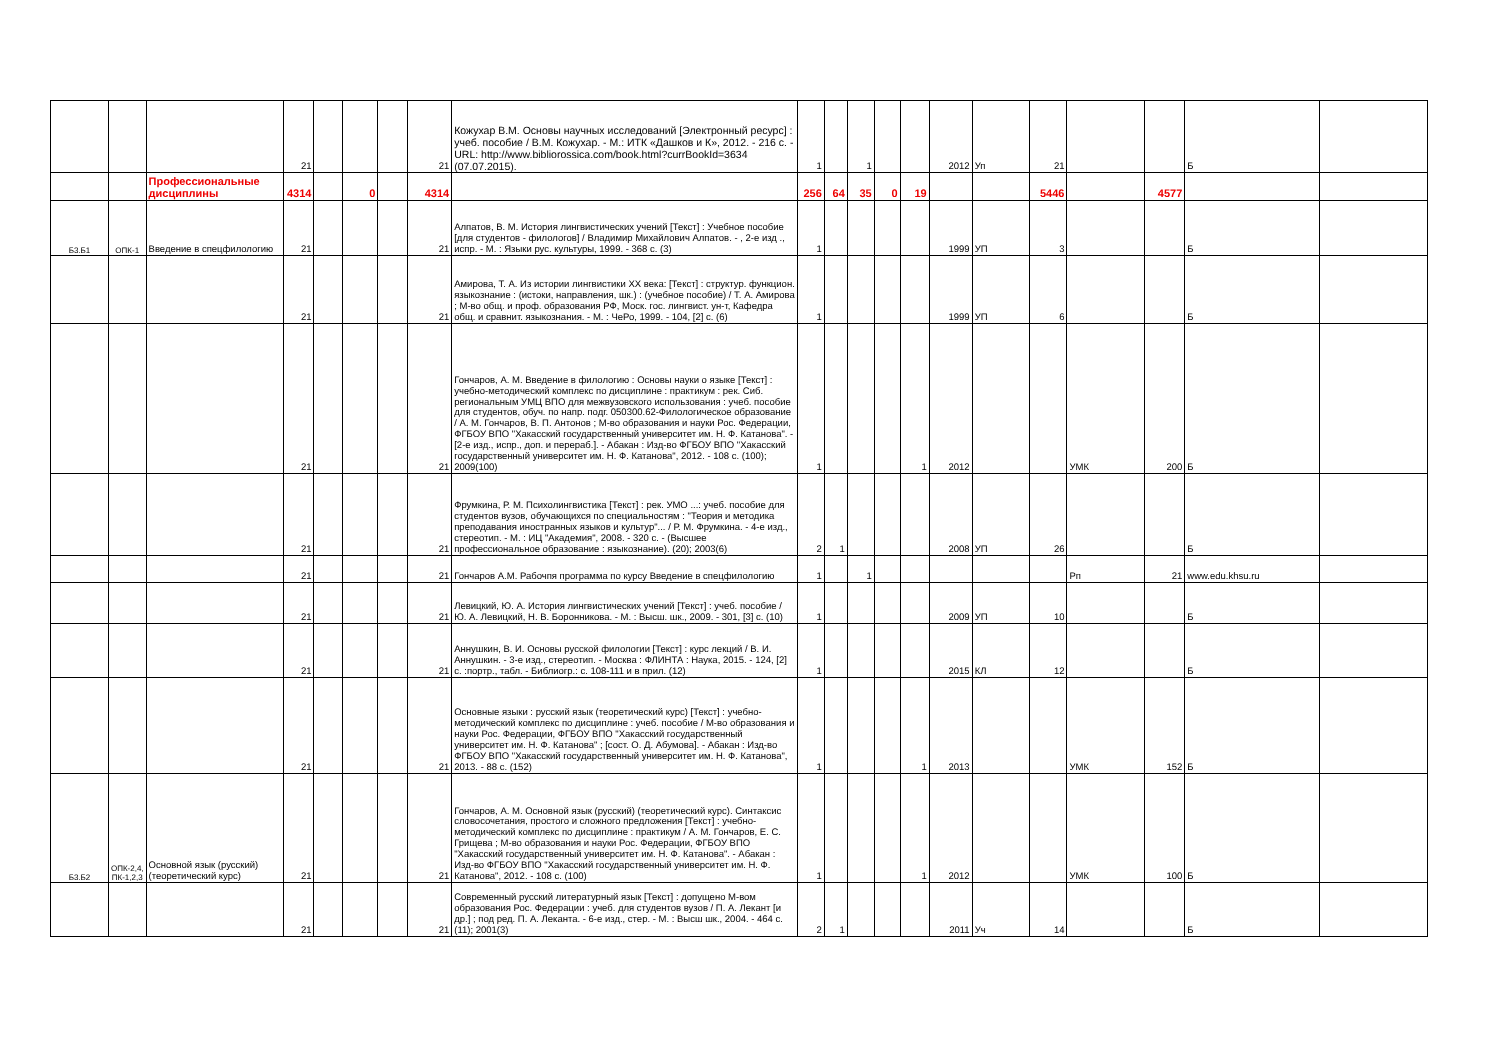| | | | 21 | | | | 21 | Кожухар В.М. Основы научных исследований [Электронный ресурс] : учеб. пособие / В.М. Кожухар. - М.: ИТК «Дашков и К», 2012. - 216 с. - URL: http://www.bibliorossica.com/book.html?currBookId=3634 (07.07.2015). | 1 | | 1 | | | 2012 | Уп | 21 | | | Б | |
| | | Профессиональные дисциплины | 4314 | | 0 | | 4314 | | 256 | 64 | 35 | 0 | 19 | | | 5446 | | 4577 | | |
| Б3.Б1 | ОПК-1 | Введение в спецфилологию | 21 | | | | 21 | Алпатов, В. М. История лингвистических учений [Текст] : Учебное пособие [для студентов - филологов] / Владимир Михайлович Алпатов. - , 2-е изд ., испр. - М. : Языки рус. культуры, 1999. - 368 с. (3) | 1 | | | | | 1999 | УП | 3 | | | Б | |
| | | | 21 | | | | 21 | Амирова, Т. А. Из истории лингвистики XX века: [Текст] : структур. функцион. языкознание : (истоки, направления, шк.) : (учебное пособие) / Т. А. Амирова ; М-во общ. и проф. образования РФ, Моск. гос. лингвист. ун-т, Кафедра общ. и сравнит. языкознания. - М. : ЧеРо, 1999. - 104, [2] с. (6) | 1 | | | | | 1999 | УП | 6 | | | Б | |
| | | | 21 | | | | 21 | Гончаров, А. М. Введение в филологию : Основы науки о языке [Текст] : учебно-методический комплекс по дисциплине : практикум : рек. Сиб. региональным УМЦ ВПО для межвузовского использования : учеб. пособие для студентов, обуч. по напр. подг. 050300.62-Филологическое образование / А. М. Гончаров, В. П. Антонов ; М-во образования и науки Рос. Федерации, ФГБОУ ВПО "Хакасский государственный университет им. Н. Ф. Катанова". - [2-е изд., испр., доп. и перераб.]. - Абакан : Изд-во ФГБОУ ВПО "Хакасский государственный университет им. Н. Ф. Катанова", 2012. - 108 с. (100); 2009(100) | 1 | | | | 1 | 2012 | | | УМК | 200 | Б | |
| | | | 21 | | | | 21 | Фрумкина, Р. М. Психолингвистика [Текст] : рек. УМО ...: учеб. пособие для студентов вузов, обучающихся по специальностям : "Теория и методика преподавания иностранных языков и культур"... / Р. М. Фрумкина. - 4-е изд., стереотип. - М. : ИЦ "Академия", 2008. - 320 с. - (Высшее профессиональное образование : языкознание). (20); 2003(6) | 2 | 1 | | | | 2008 | УП | 26 | | | Б | |
| | | | 21 | | | | 21 | Гончаров А.М. Рабочпя программа по курсу Введение в спецфилологию | 1 | | 1 | | | | | | Рп | 21 | www.edu.khsu.ru | |
| | | | 21 | | | | 21 | Левицкий, Ю. А. История лингвистических учений [Текст] : учеб. пособие / Ю. А. Левицкий, Н. В. Боронникова. - М. : Высш. шк., 2009. - 301, [3] с. (10) | 1 | | | | | 2009 | УП | 10 | | | Б | |
| | | | 21 | | | | 21 | Аннушкин, В. И. Основы русской филологии [Текст] : курс лекций / В. И. Аннушкин. - 3-е изд., стереотип. - Москва : ФЛИНТА : Наука, 2015. - 124, [2] с. :портр., табл. - Библиогр.: с. 108-111 и в прил. (12) | 1 | | | | | 2015 | КЛ | 12 | | | Б | |
| | | | 21 | | | | 21 | Основные языки : русский язык (теоретический курс) [Текст] : учебно-методический комплекс по дисциплине : учеб. пособие / М-во образования и науки Рос. Федерации, ФГБОУ ВПО "Хакасский государственный университет им. Н. Ф. Катанова" ; [сост. О. Д. Абумова]. - Абакан : Изд-во ФГБОУ ВПО "Хакасский государственный университет им. Н. Ф. Катанова", 2013. - 88 с. (152) | 1 | | | | 1 | 2013 | | | УМК | 152 | Б | |
| Б3.Б2 | ОПК-2,4, ПК-1,2,3 | Основной язык (русский) (теоретический курс) | 21 | | | | 21 | Гончаров, А. М. Основной язык (русский) (теоретический курс). Синтаксис словосочетания, простого и сложного предложения [Текст] : учебно-методический комплекс по дисциплине : практикум / А. М. Гончаров, Е. С. Грищева ; М-во образования и науки Рос. Федерации, ФГБОУ ВПО "Хакасский государственный университет им. Н. Ф. Катанова". - Абакан : Изд-во ФГБОУ ВПО "Хакасский государственный университет им. Н. Ф. Катанова", 2012. - 108 с. (100) | 1 | | | | 1 | 2012 | | | УМК | 100 | Б | |
| | | | 21 | | | | 21 | Современный русский литературный язык [Текст] : допущено М-вом образования Рос. Федерации : учеб. для студентов вузов / П. А. Лекант [и др.] ; под ред. П. А. Леканта. - 6-е изд., стер. - М. : Высш шк., 2004. - 464 с. (11); 2001(3) | 2 | 1 | | | | 2011 | Уч | 14 | | | Б | |